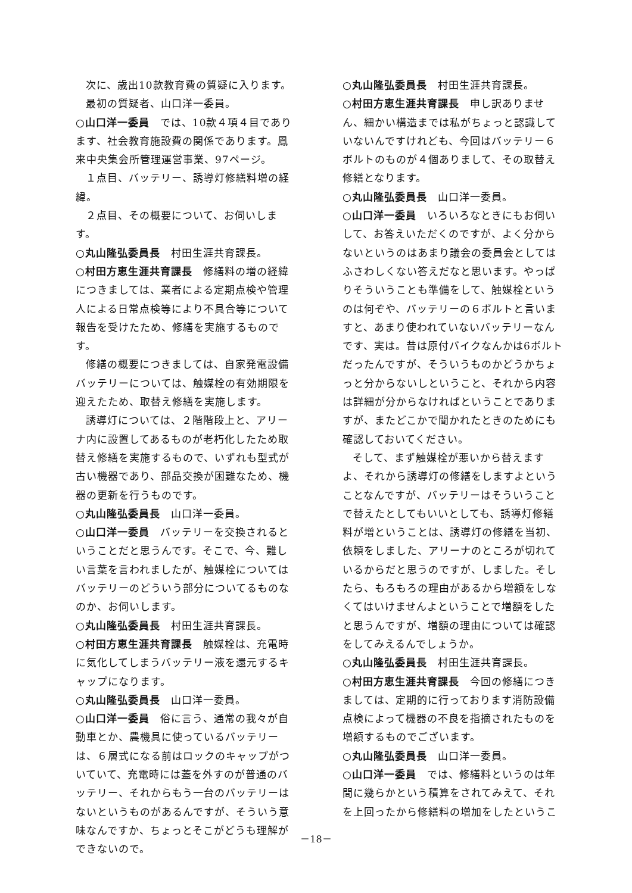次に、歳出10款教育費の質疑に入ります。
最初の質疑者、山口洋一委員。
○山口洋一委員　では、10款４項４目であります、社会教育施設費の関係であります。鳳来中央集会所管理運営事業、97ページ。
１点目、バッテリー、誘導灯修繕料増の経緯。
２点目、その概要について、お伺いします。
○丸山隆弘委員長　村田生涯共育課長。
○村田方恵生涯共育課長　修繕料の増の経緯につきましては、業者による定期点検や管理人による日常点検等により不具合等について報告を受けたため、修繕を実施するものです。
修繕の概要につきましては、自家発電設備バッテリーについては、触媒栓の有効期限を迎えたため、取替え修繕を実施します。
誘導灯については、２階階段上と、アリーナ内に設置してあるものが老朽化したため取替え修繕を実施するもので、いずれも型式が古い機器であり、部品交換が困難なため、機器の更新を行うものです。
○丸山隆弘委員長　山口洋一委員。
○山口洋一委員　バッテリーを交換されるということだと思うんです。そこで、今、難しい言葉を言われましたが、触媒栓についてはバッテリーのどういう部分についてるものなのか、お伺いします。
○丸山隆弘委員長　村田生涯共育課長。
○村田方恵生涯共育課長　触媒栓は、充電時に気化してしまうバッテリー液を還元するキャップになります。
○丸山隆弘委員長　山口洋一委員。
○山口洋一委員　俗に言う、通常の我々が自動車とか、農機具に使っているバッテリーは、６層式になる前はロックのキャップがついていて、充電時には蓋を外すのが普通のバッテリー、それからもう一台のバッテリーはないというものがあるんですが、そういう意味なんですか、ちょっとそこがどうも理解ができないので。
○丸山隆弘委員長　村田生涯共育課長。
○村田方恵生涯共育課長　申し訳ありません、細かい構造までは私がちょっと認識していないんですけれども、今回はバッテリー６ボルトのものが４個ありまして、その取替え修繕となります。
○丸山隆弘委員長　山口洋一委員。
○山口洋一委員　いろいろなときにもお伺いして、お答えいただくのですが、よく分からないというのはあまり議会の委員会としてはふさわしくない答えだなと思います。やっぱりそういうことも準備をして、触媒栓というのは何ぞや、バッテリーの６ボルトと言いますと、あまり使われていないバッテリーなんです、実は。昔は原付バイクなんかは6ボルトだったんですが、そういうものかどうかちょっと分からないしということ、それから内容は詳細が分からなければということでありますが、またどこかで聞かれたときのためにも確認しておいてください。
そして、まず触媒栓が悪いから替えますよ、それから誘導灯の修繕をしますよということなんですが、バッテリーはそういうことで替えたとしてもいいとしても、誘導灯修繕料が増ということは、誘導灯の修繕を当初、依頼をしました、アリーナのところが切れているからだと思うのですが、しました。そしたら、もろもろの理由があるから増額をしなくてはいけませんよということで増額をしたと思うんですが、増額の理由については確認をしてみえるんでしょうか。
○丸山隆弘委員長　村田生涯共育課長。
○村田方恵生涯共育課長　今回の修繕につきましては、定期的に行っております消防設備点検によって機器の不良を指摘されたものを増額するものでございます。
○丸山隆弘委員長　山口洋一委員。
○山口洋一委員　では、修繕料というのは年間に幾らかという積算をされてみえて、それを上回ったから修繕料の増加をしたというこ
－18－